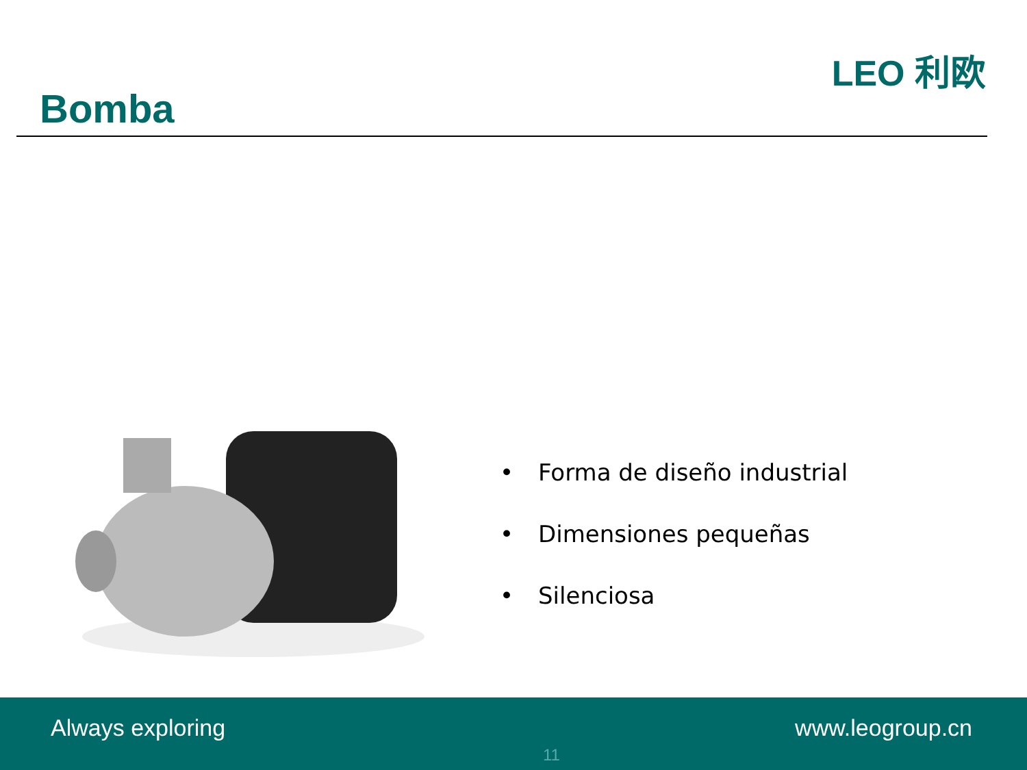Bomba
LEO 利欧
• Forma de diseño industrial
• Dimensiones pequeñas
• Silenciosa
Always exploring
11
www.leogroup.cn